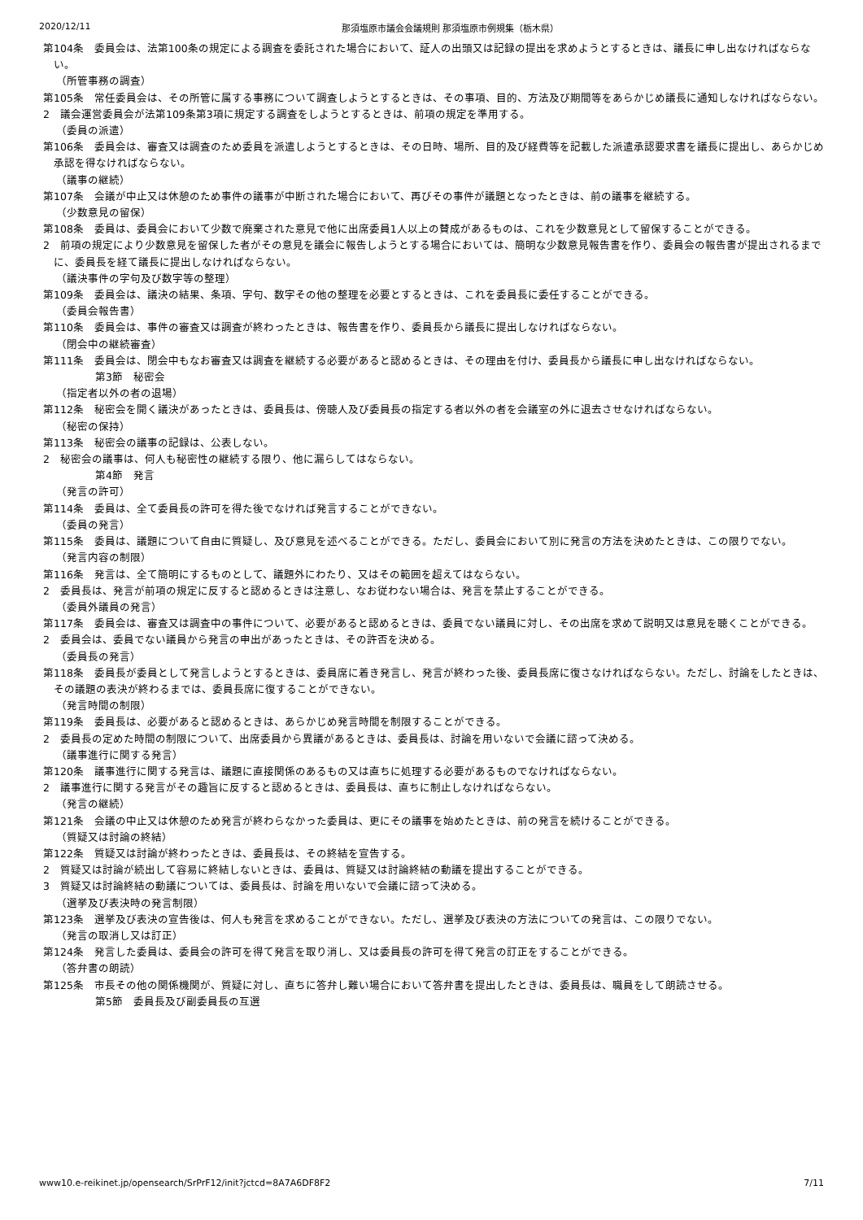2020/12/11 那須塩原市議会会議規則 那須塩原市例規集（栃木県）
第104条　委員会は、法第100条の規定による調査を委託された場合において、証人の出頭又は記録の提出を求めようとするときは、議長に申し出なければならない。
（所管事務の調査）
第105条　常任委員会は、その所管に属する事務について調査しようとするときは、その事項、目的、方法及び期間等をあらかじめ議長に通知しなければならない。
2　議会運営委員会が法第109条第3項に規定する調査をしようとするときは、前項の規定を準用する。
（委員の派遣）
第106条　委員会は、審査又は調査のため委員を派遣しようとするときは、その日時、場所、目的及び経費等を記載した派遣承認要求書を議長に提出し、あらかじめ承認を得なければならない。
（議事の継続）
第107条　会議が中止又は休憩のため事件の議事が中断された場合において、再びその事件が議題となったときは、前の議事を継続する。
（少数意見の留保）
第108条　委員は、委員会において少数で廃棄された意見で他に出席委員1人以上の賛成があるものは、これを少数意見として留保することができる。
2　前項の規定により少数意見を留保した者がその意見を議会に報告しようとする場合においては、簡明な少数意見報告書を作り、委員会の報告書が提出されるまでに、委員長を経て議長に提出しなければならない。
（議決事件の字句及び数字等の整理）
第109条　委員会は、議決の結果、条項、字句、数字その他の整理を必要とするときは、これを委員長に委任することができる。
（委員会報告書）
第110条　委員会は、事件の審査又は調査が終わったときは、報告書を作り、委員長から議長に提出しなければならない。
（閉会中の継続審査）
第111条　委員会は、閉会中もなお審査又は調査を継続する必要があると認めるときは、その理由を付け、委員長から議長に申し出なければならない。
第3節　秘密会
（指定者以外の者の退場）
第112条　秘密会を開く議決があったときは、委員長は、傍聴人及び委員長の指定する者以外の者を会議室の外に退去させなければならない。
（秘密の保持）
第113条　秘密会の議事の記録は、公表しない。
2　秘密会の議事は、何人も秘密性の継続する限り、他に漏らしてはならない。
第4節　発言
（発言の許可）
第114条　委員は、全て委員長の許可を得た後でなければ発言することができない。
（委員の発言）
第115条　委員は、議題について自由に質疑し、及び意見を述べることができる。ただし、委員会において別に発言の方法を決めたときは、この限りでない。
（発言内容の制限）
第116条　発言は、全て簡明にするものとして、議題外にわたり、又はその範囲を超えてはならない。
2　委員長は、発言が前項の規定に反すると認めるときは注意し、なお従わない場合は、発言を禁止することができる。
（委員外議員の発言）
第117条　委員会は、審査又は調査中の事件について、必要があると認めるときは、委員でない議員に対し、その出席を求めて説明又は意見を聴くことができる。
2　委員会は、委員でない議員から発言の申出があったときは、その許否を決める。
（委員長の発言）
第118条　委員長が委員として発言しようとするときは、委員席に着き発言し、発言が終わった後、委員長席に復さなければならない。ただし、討論をしたときは、その議題の表決が終わるまでは、委員長席に復することができない。
（発言時間の制限）
第119条　委員長は、必要があると認めるときは、あらかじめ発言時間を制限することができる。
2　委員長の定めた時間の制限について、出席委員から異議があるときは、委員長は、討論を用いないで会議に諮って決める。
（議事進行に関する発言）
第120条　議事進行に関する発言は、議題に直接関係のあるもの又は直ちに処理する必要があるものでなければならない。
2　議事進行に関する発言がその趣旨に反すると認めるときは、委員長は、直ちに制止しなければならない。
（発言の継続）
第121条　会議の中止又は休憩のため発言が終わらなかった委員は、更にその議事を始めたときは、前の発言を続けることができる。
（質疑又は討論の終結）
第122条　質疑又は討論が終わったときは、委員長は、その終結を宣告する。
2　質疑又は討論が続出して容易に終結しないときは、委員は、質疑又は討論終結の動議を提出することができる。
3　質疑又は討論終結の動議については、委員長は、討論を用いないで会議に諮って決める。
（選挙及び表決時の発言制限）
第123条　選挙及び表決の宣告後は、何人も発言を求めることができない。ただし、選挙及び表決の方法についての発言は、この限りでない。
（発言の取消し又は訂正）
第124条　発言した委員は、委員会の許可を得て発言を取り消し、又は委員長の許可を得て発言の訂正をすることができる。
（答弁書の朗読）
第125条　市長その他の関係機関が、質疑に対し、直ちに答弁し難い場合において答弁書を提出したときは、委員長は、職員をして朗読させる。
第5節　委員長及び副委員長の互選
www10.e-reikinet.jp/opensearch/SrPrF12/init?jctcd=8A7A6DF8F2 7/11